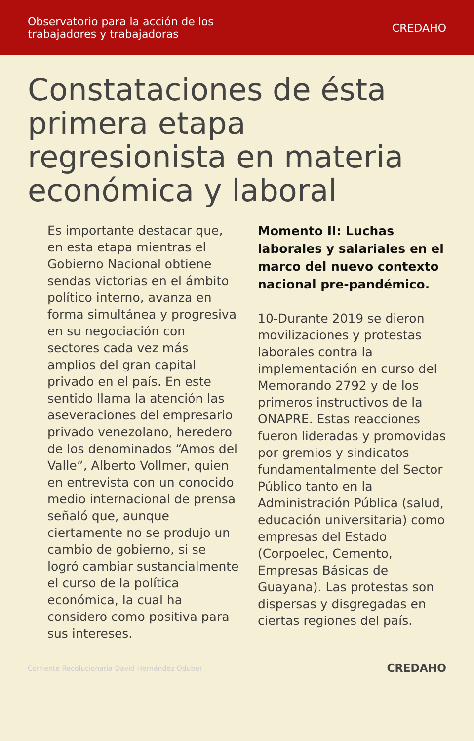Observatorio para la acción de los
trabajadores y trabajadoras
CREDAHO
Constataciones de ésta primera etapa regresionista en materia económica y laboral
Es importante destacar que, en esta etapa mientras el Gobierno Nacional obtiene sendas victorias en el ámbito político interno, avanza en forma simultánea y progresiva en su negociación con sectores cada vez más amplios del gran capital privado en el país. En este sentido llama la atención las aseveraciones del empresario privado venezolano, heredero de los denominados “Amos del Valle”, Alberto Vollmer, quien en entrevista con un conocido medio internacional de prensa señaló que, aunque ciertamente no se produjo un cambio de gobierno, si se logró cambiar sustancialmente el curso de la política económica, la cual ha considero como positiva para sus intereses.
Momento II: Luchas laborales y salariales en el marco del nuevo contexto nacional pre-pandémico.
10-Durante 2019 se dieron movilizaciones y protestas laborales contra la implementación en curso del Memorando 2792 y de los primeros instructivos de la ONAPRE. Estas reacciones fueron lideradas y promovidas por gremios y sindicatos fundamentalmente del Sector Público tanto en la Administración Pública (salud, educación universitaria) como empresas del Estado (Corpoelec, Cemento, Empresas Básicas de Guayana). Las protestas son dispersas y disgregadas en ciertas regiones del país.
Corriente Recolucionaria David Hernández Oduber
CREDAHO